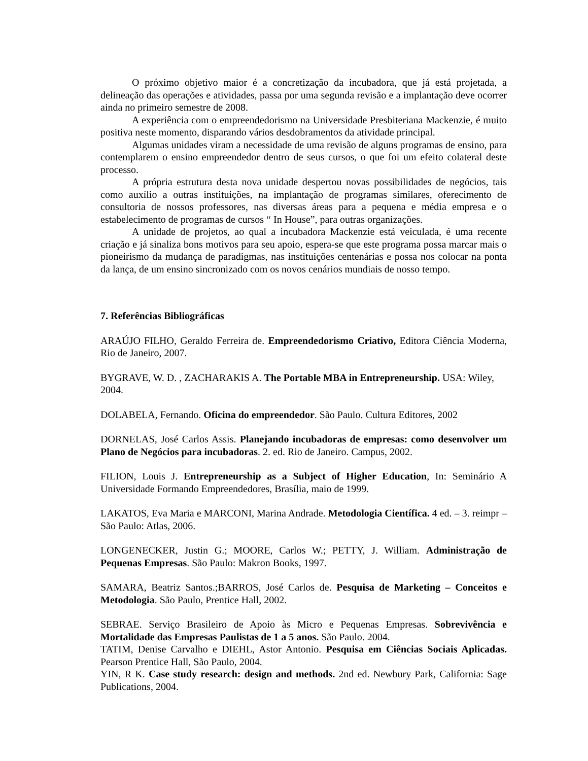O próximo objetivo maior é a concretização da incubadora, que já está projetada, a delineação das operações e atividades, passa por uma segunda revisão e a implantação deve ocorrer ainda no primeiro semestre de 2008.
A experiência com o empreendedorismo na Universidade Presbiteriana Mackenzie, é muito positiva neste momento, disparando vários desdobramentos da atividade principal.
Algumas unidades viram a necessidade de uma revisão de alguns programas de ensino, para contemplarem o ensino empreendedor dentro de seus cursos, o que foi um efeito colateral deste processo.
A própria estrutura desta nova unidade despertou novas possibilidades de negócios, tais como auxílio a outras instituições, na implantação de programas similares, oferecimento de consultoria de nossos professores, nas diversas áreas para a pequena e média empresa e o estabelecimento de programas de cursos “ In House”, para outras organizações.
A unidade de projetos, ao qual a incubadora Mackenzie está veiculada, é uma recente criação e já sinaliza bons motivos para seu apoio, espera-se que este programa possa marcar mais o pioneirismo da mudança de paradigmas, nas instituições centenárias e possa nos colocar na ponta da lança, de um ensino sincronizado com os novos cenários mundiais de nosso tempo.
7. Referências Bibliográficas
ARAÚJO FILHO, Geraldo Ferreira de. Empreendedorismo Criativo, Editora Ciência Moderna, Rio de Janeiro, 2007.
BYGRAVE, W. D. , ZACHARAKIS A. The Portable MBA in Entrepreneurship. USA: Wiley, 2004.
DOLABELA, Fernando. Oficina do empreendedor. São Paulo. Cultura Editores, 2002
DORNELAS, José Carlos Assis. Planejando incubadoras de empresas: como desenvolver um Plano de Negócios para incubadoras. 2. ed. Rio de Janeiro. Campus, 2002.
FILION, Louis J. Entrepreneurship as a Subject of Higher Education, In: Seminário A Universidade Formando Empreendedores, Brasília, maio de 1999.
LAKATOS, Eva Maria e MARCONI, Marina Andrade. Metodologia Científica. 4 ed. – 3. reimpr – São Paulo: Atlas, 2006.
LONGENECKER, Justin G.; MOORE, Carlos W.; PETTY, J. William. Administração de Pequenas Empresas. São Paulo: Makron Books, 1997.
SAMARA, Beatriz Santos.;BARROS, José Carlos de. Pesquisa de Marketing – Conceitos e Metodologia. São Paulo, Prentice Hall, 2002.
SEBRAE. Serviço Brasileiro de Apoio às Micro e Pequenas Empresas. Sobrevivência e Mortalidade das Empresas Paulistas de 1 a 5 anos. São Paulo. 2004.
TATIM, Denise Carvalho e DIEHL, Astor Antonio. Pesquisa em Ciências Sociais Aplicadas. Pearson Prentice Hall, São Paulo, 2004.
YIN, R K. Case study research: design and methods. 2nd ed. Newbury Park, California: Sage Publications, 2004.